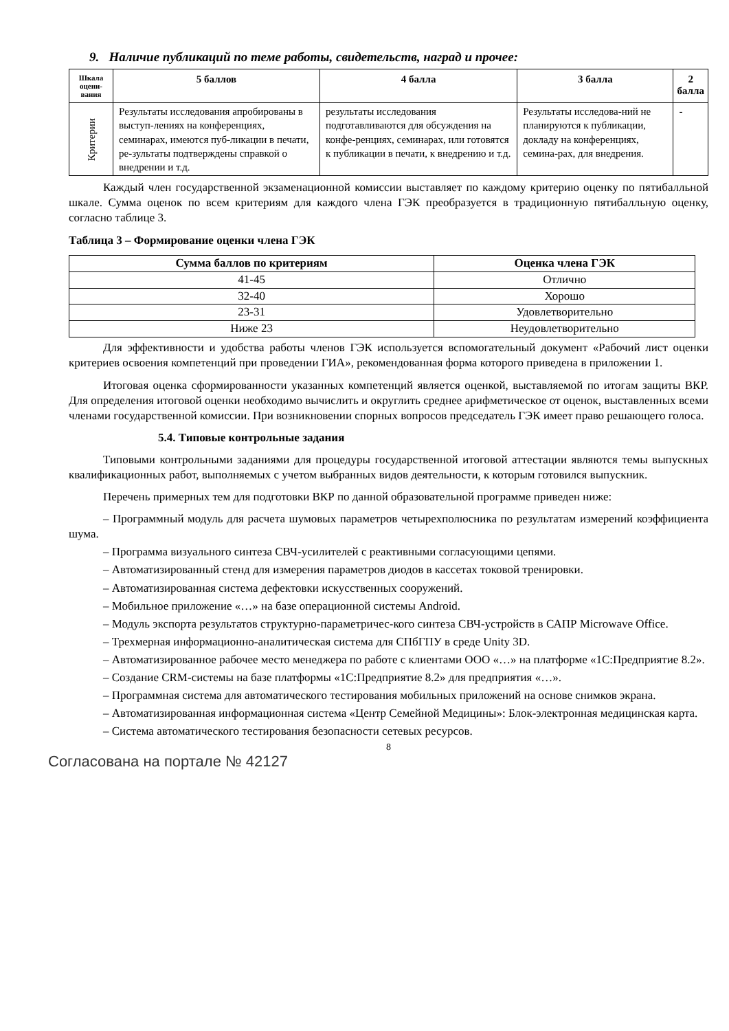9. Наличие публикаций по теме работы, свидетельств, наград и прочее:
| Шкала оцени-вания | 5 баллов | 4 балла | 3 балла | 2 балла |
| --- | --- | --- | --- | --- |
| Критерии | Результаты исследования апробированы в выступ-лениях на конференциях, семинарах, имеются пуб-ликации в печати, ре-зультаты подтверждены справкой о внедрении и т.д. | результаты исследования подготавливаются для обсуждения на конфе-ренциях, семинарах, или готовятся к публикации в печати, к внедрению и т.д. | Результаты исследова-ний не планируются к публикации, докладу на конференциях, семина-рах, для внедрения. | - |
Каждый член государственной экзаменационной комиссии выставляет по каждому критерию оценку по пятибалльной шкале. Сумма оценок по всем критериям для каждого члена ГЭК преобразуется в традиционную пятибалльную оценку, согласно таблице 3.
Таблица 3 – Формирование оценки члена ГЭК
| Сумма баллов по критериям | Оценка члена ГЭК |
| --- | --- |
| 41-45 | Отлично |
| 32-40 | Хорошо |
| 23-31 | Удовлетворительно |
| Ниже 23 | Неудовлетворительно |
Для эффективности и удобства работы членов ГЭК используется вспомогательный документ «Рабочий лист оценки критериев освоения компетенций при проведении ГИА», рекомендованная форма которого приведена в приложении 1.
Итоговая оценка сформированности указанных компетенций является оценкой, выставляемой по итогам защиты ВКР. Для определения итоговой оценки необходимо вычислить и округлить среднее арифметическое от оценок, выставленных всеми членами государственной комиссии. При возникновении спорных вопросов председатель ГЭК имеет право решающего голоса.
5.4. Типовые контрольные задания
Типовыми контрольными заданиями для процедуры государственной итоговой аттестации являются темы выпускных квалификационных работ, выполняемых с учетом выбранных видов деятельности, к которым готовился выпускник.
Перечень примерных тем для подготовки ВКР по данной образовательной программе приведен ниже:
– Программный модуль для расчета шумовых параметров четырехполюсника по результатам измерений коэффициента шума.
– Программа визуального синтеза СВЧ-усилителей с реактивными согласующими цепями.
– Автоматизированный стенд для измерения параметров диодов в кассетах токовой тренировки.
– Автоматизированная система дефектовки искусственных сооружений.
– Мобильное приложение «…» на базе операционной системы Android.
– Модуль экспорта результатов структурно-параметричес-кого синтеза СВЧ-устройств в САПР Microwave Office.
– Трехмерная информационно-аналитическая система для СПбГПУ в среде Unity 3D.
– Автоматизированное рабочее место менеджера по работе с клиентами ООО «…» на платформе «1С:Предприятие 8.2».
– Создание CRM-системы на базе платформы «1С:Предприятие 8.2» для предприятия «…».
– Программная система для автоматического тестирования мобильных приложений на основе снимков экрана.
– Автоматизированная информационная система «Центр Семейной Медицины»: Блок-электронная медицинская карта.
– Система автоматического тестирования безопасности сетевых ресурсов.
8
Согласована на портале № 42127